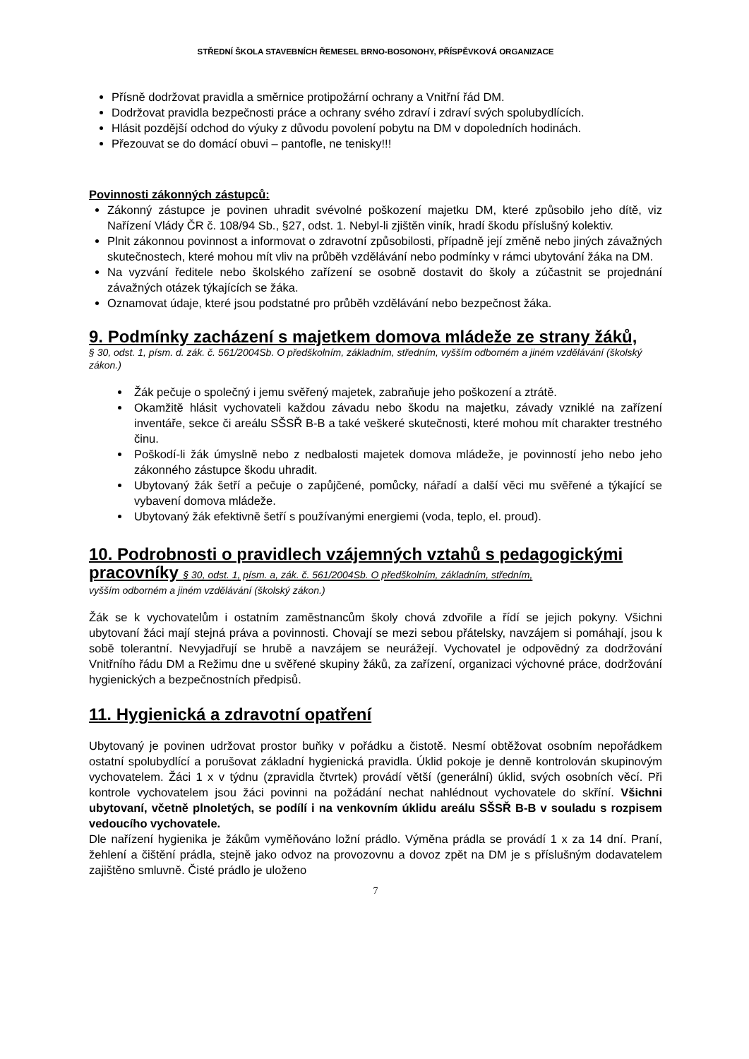STŘEDNÍ ŠKOLA STAVEBNÍCH ŘEMESEL BRNO-BOSONOHY, PŘÍSPĚVKOVÁ ORGANIZACE
Přísně dodržovat pravidla a směrnice protipožární ochrany a Vnitřní řád DM.
Dodržovat pravidla bezpečnosti práce a ochrany svého zdraví i zdraví svých spolubydlících.
Hlásit pozdější odchod do výuky z důvodu povolení pobytu na DM v dopoledních hodinách.
Přezouvat se do domácí obuvi – pantofle, ne tenisky!!!
Povinnosti zákonných zástupců:
Zákonný zástupce je povinen uhradit svévolné poškození majetku DM, které způsobilo jeho dítě, viz Nařízení Vlády ČR č. 108/94 Sb., §27, odst. 1. Nebyl-li zjištěn viník, hradí škodu příslušný kolektiv.
Plnit zákonnou povinnost a informovat o zdravotní způsobilosti, případně její změně nebo jiných závažných skutečnostech, které mohou mít vliv na průběh vzdělávání nebo podmínky v rámci ubytování žáka na DM.
Na vyzvání ředitele nebo školského zařízení se osobně dostavit do školy a zúčastnit se projednání závažných otázek týkajících se žáka.
Oznamovat údaje, které jsou podstatné pro průběh vzdělávání nebo bezpečnost žáka.
9. Podmínky zacházení s majetkem domova mládeže ze strany žáků,
§ 30, odst. 1, písm. d. zák. č. 561/2004Sb. O předškolním, základním, středním, vyšším odborném a jiném vzdělávání (školský zákon.)
Žák pečuje o společný i jemu svěřený majetek, zabraňuje jeho poškození a ztrátě.
Okamžitě hlásit vychovateli každou závadu nebo škodu na majetku, závady vzniklé na zařízení inventáře, sekce či areálu SŠSŘ B-B a také veškeré skutečnosti, které mohou mít charakter trestného činu.
Poškodí-li žák úmyslně nebo z nedbalosti majetek domova mládeže, je povinností jeho nebo jeho zákonného zástupce škodu uhradit.
Ubytovaný žák šetří a pečuje o zapůjčené, pomůcky, nářadí a další věci mu svěřené a týkající se vybavení domova mládeže.
Ubytovaný žák efektivně šetří s používanými energiemi (voda, teplo, el. proud).
10. Podrobnosti o pravidlech vzájemných vztahů s pedagogickými pracovníky § 30, odst. 1, písm. a, zák. č. 561/2004Sb. O předškolním, základním, středním,
vyšším odborném a jiném vzdělávání (školský zákon.)
Žák se k vychovatelům i ostatním zaměstnancům školy chová zdvořile a řídí se jejich pokyny. Všichni ubytovaní žáci mají stejná práva a povinnosti. Chovají se mezi sebou přátelsky, navzájem si pomáhají, jsou k sobě tolerantní. Nevyjadřují se hrubě a navzájem se neurážejí. Vychovatel je odpovědný za dodržování Vnitřního řádu DM a Režimu dne u svěřené skupiny žáků, za zařízení, organizaci výchovné práce, dodržování hygienických a bezpečnostních předpisů.
11. Hygienická a zdravotní opatření
Ubytovaný je povinen udržovat prostor buňky v pořádku a čistotě. Nesmí obtěžovat osobním nepořádkem ostatní spolubydlící a porušovat základní hygienická pravidla. Úklid pokoje je denně kontrolován skupinovým vychovatelem. Žáci 1 x v týdnu (zpravidla čtvrtek) provádí větší (generální) úklid, svých osobních věcí. Při kontrole vychovatelem jsou žáci povinni na požádání nechat nahlédnout vychovatele do skříní. Všichni ubytovaní, včetně plnoletých, se podílí i na venkovním úklidu areálu SŠSŘ B-B v souladu s rozpisem vedoucího vychovatele.
Dle nařízení hygienika je žákům vyměňováno ložní prádlo. Výměna prádla se provádí 1 x za 14 dní. Praní, žehlení a čištění prádla, stejně jako odvoz na provozovnu a dovoz zpět na DM je s příslušným dodavatelem zajištěno smluvně. Čisté prádlo je uloženo
7